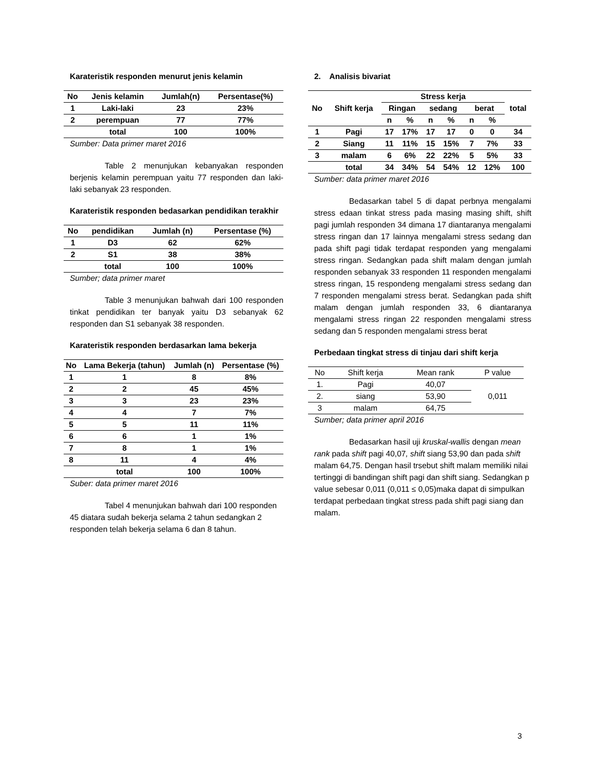Karateristik responden menurut jenis kelamin
| No | Jenis kelamin | Jumlah(n) | Persentase(%) |
| 1 | Laki-laki | 23 | 23% |
| 2 | perempuan | 77 | 77% |
| | total | 100 | 100% |
Sumber: Data primer maret 2016
Table 2 menunjukan kebanyakan responden berjenis kelamin perempuan yaitu 77 responden dan laki-laki sebanyak 23 responden.
Karateristik responden bedasarkan pendidikan terakhir
| No | pendidikan | Jumlah (n) | Persentase (%) |
| 1 | D3 | 62 | 62% |
| 2 | S1 | 38 | 38% |
| | total | 100 | 100% |
Sumber; data primer maret
Table 3 menunjukan bahwah dari 100 responden tinkat pendidikan ter banyak yaitu D3 sebanyak 62 responden dan S1 sebanyak 38 responden.
Karateristik responden berdasarkan lama bekerja
| No | Lama Bekerja (tahun) | Jumlah (n) | Persentase (%) |
| 1 | 1 | 8 | 8% |
| 2 | 2 | 45 | 45% |
| 3 | 3 | 23 | 23% |
| 4 | 4 | 7 | 7% |
| 5 | 5 | 11 | 11% |
| 6 | 6 | 1 | 1% |
| 7 | 8 | 1 | 1% |
| 8 | 11 | 4 | 4% |
| | total | 100 | 100% |
Suber: data primer maret 2016
Tabel 4 menunjukan bahwah dari 100 responden 45 diatara sudah bekerja selama 2 tahun sedangkan 2 responden telah bekerja selama 6 dan 8 tahun.
2. Analisis bivariat
| No | Shift kerja | Stress kerja | | | | | | total |
| | | Ringan | | sedang | | berat | | |
| | | n | % | n | % | n | % | |
| 1 | Pagi | 17 | 17% | 17 | 17 | 0 | 0 | 34 |
| 2 | Siang | 11 | 11% | 15 | 15% | 7 | 7% | 33 |
| 3 | malam | 6 | 6% | 22 | 22% | 5 | 5% | 33 |
| | total | 34 | 34% | 54 | 54% | 12 | 12% | 100 |
Sumber: data primer maret 2016
Bedasarkan tabel 5 di dapat perbnya mengalami stress edaan tinkat stress pada masing masing shift, shift pagi jumlah responden 34 dimana 17 diantaranya mengalami stress ringan dan 17 lainnya mengalami stress sedang dan pada shift pagi tidak terdapat responden yang mengalami stress ringan. Sedangkan pada shift malam dengan jumlah responden sebanyak 33 responden 11 responden mengalami stress ringan, 15 respondeng mengalami stress sedang dan 7 responden mengalami stress berat. Sedangkan pada shift malam dengan jumlah responden 33, 6 diantaranya mengalami stress ringan 22 responden mengalami stress sedang dan 5 responden mengalami stress berat
Perbedaan tingkat stress di tinjau dari shift kerja
| No | Shift kerja | Mean rank | P value |
| 1. | Pagi | 40,07 | 0,011 |
| 2. | siang | 53,90 | |
| 3 | malam | 64,75 | |
Sumber; data primer april 2016
Bedasarkan hasil uji kruskal-wallis dengan mean rank pada shift pagi 40,07, shift siang 53,90 dan pada shift malam 64,75. Dengan hasil trsebut shift malam memiliki nilai tertinggi di bandingan shift pagi dan shift siang. Sedangkan p value sebesar 0,011 (0,011 ≤ 0,05)maka dapat di simpulkan terdapat perbedaan tingkat stress pada shift pagi siang dan malam.
3